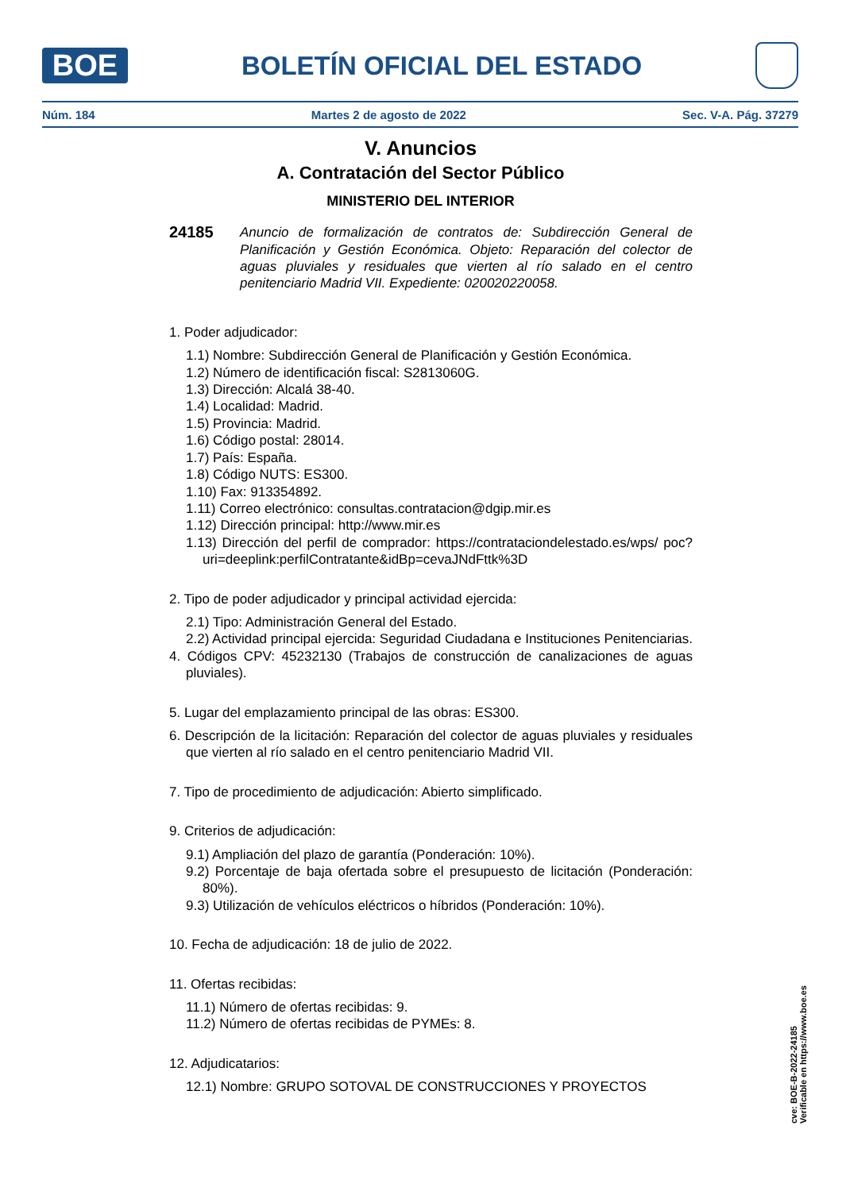BOE
BOLETÍN OFICIAL DEL ESTADO
Núm. 184 Martes 2 de agosto de 2022 Sec. V-A. Pág. 37279
V. Anuncios
A. Contratación del Sector Público
MINISTERIO DEL INTERIOR
24185 Anuncio de formalización de contratos de: Subdirección General de Planificación y Gestión Económica. Objeto: Reparación del colector de aguas pluviales y residuales que vierten al río salado en el centro penitenciario Madrid VII. Expediente: 020020220058.
1. Poder adjudicador:
1.1) Nombre: Subdirección General de Planificación y Gestión Económica.
1.2) Número de identificación fiscal: S2813060G.
1.3) Dirección: Alcalá 38-40.
1.4) Localidad: Madrid.
1.5) Provincia: Madrid.
1.6) Código postal: 28014.
1.7) País: España.
1.8) Código NUTS: ES300.
1.10) Fax: 913354892.
1.11) Correo electrónico: consultas.contratacion@dgip.mir.es
1.12) Dirección principal: http://www.mir.es
1.13) Dirección del perfil de comprador: https://contrataciondelestado.es/wps/ poc?uri=deeplink:perfilContratante&idBp=cevaJNdFttk%3D
2. Tipo de poder adjudicador y principal actividad ejercida:
2.1) Tipo: Administración General del Estado.
2.2) Actividad principal ejercida: Seguridad Ciudadana e Instituciones Penitenciarias.
4. Códigos CPV: 45232130 (Trabajos de construcción de canalizaciones de aguas pluviales).
5. Lugar del emplazamiento principal de las obras: ES300.
6. Descripción de la licitación: Reparación del colector de aguas pluviales y residuales que vierten al río salado en el centro penitenciario Madrid VII.
7. Tipo de procedimiento de adjudicación: Abierto simplificado.
9. Criterios de adjudicación:
9.1) Ampliación del plazo de garantía (Ponderación: 10%).
9.2) Porcentaje de baja ofertada sobre el presupuesto de licitación (Ponderación: 80%).
9.3) Utilización de vehículos eléctricos o híbridos (Ponderación: 10%).
10. Fecha de adjudicación: 18 de julio de 2022.
11. Ofertas recibidas:
11.1) Número de ofertas recibidas: 9.
11.2) Número de ofertas recibidas de PYMEs: 8.
12. Adjudicatarios:
12.1) Nombre: GRUPO SOTOVAL DE CONSTRUCCIONES Y PROYECTOS
cve: BOE-B-2022-24185
Verificable en https://www.boe.es